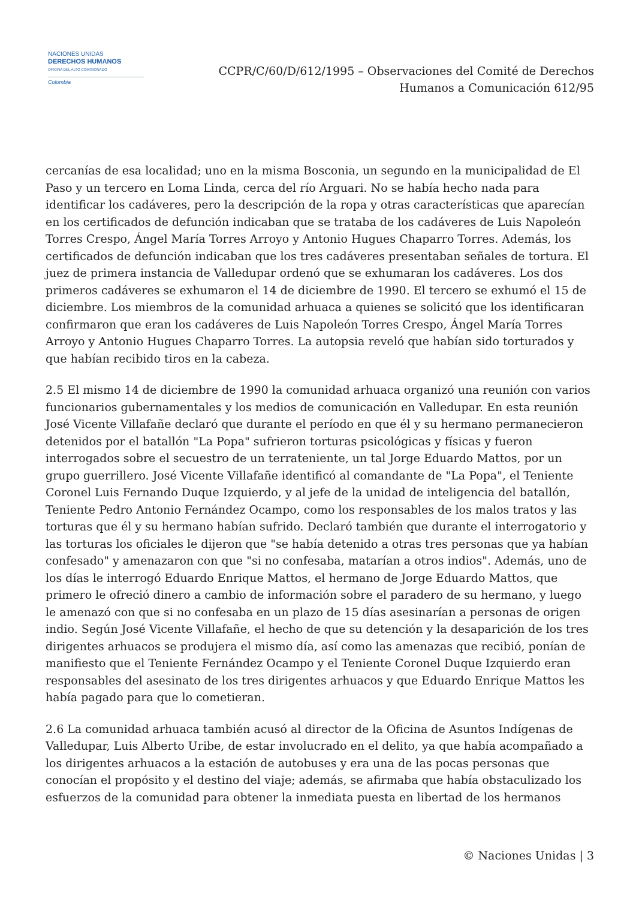NACIONES UNIDAS
DERECHOS HUMANOS
OFICINA DEL ALTO COMISIONADO
Colombia
CCPR/C/60/D/612/1995 – Observaciones del Comité de Derechos
Humanos a Comunicación 612/95
cercanías de esa localidad; uno en la misma Bosconia, un segundo en la municipalidad de El Paso y un tercero en Loma Linda, cerca del río Arguari. No se había hecho nada para identificar los cadáveres, pero la descripción de la ropa y otras características que aparecían en los certificados de defunción indicaban que se trataba de los cadáveres de Luis Napoleón Torres Crespo, Ángel María Torres Arroyo y Antonio Hugues Chaparro Torres. Además, los certificados de defunción indicaban que los tres cadáveres presentaban señales de tortura. El juez de primera instancia de Valledupar ordenó que se exhumaran los cadáveres. Los dos primeros cadáveres se exhumaron el 14 de diciembre de 1990. El tercero se exhumó el 15 de diciembre. Los miembros de la comunidad arhuaca a quienes se solicitó que los identificaran confirmaron que eran los cadáveres de Luis Napoleón Torres Crespo, Ángel María Torres Arroyo y Antonio Hugues Chaparro Torres. La autopsia reveló que habían sido torturados y que habían recibido tiros en la cabeza.
2.5 El mismo 14 de diciembre de 1990 la comunidad arhuaca organizó una reunión con varios funcionarios gubernamentales y los medios de comunicación en Valledupar. En esta reunión José Vicente Villafañe declaró que durante el período en que él y su hermano permanecieron detenidos por el batallón "La Popa" sufrieron torturas psicológicas y físicas y fueron interrogados sobre el secuestro de un terrateniente, un tal Jorge Eduardo Mattos, por un grupo guerrillero. José Vicente Villafañe identificó al comandante de "La Popa", el Teniente Coronel Luis Fernando Duque Izquierdo, y al jefe de la unidad de inteligencia del batallón, Teniente Pedro Antonio Fernández Ocampo, como los responsables de los malos tratos y las torturas que él y su hermano habían sufrido. Declaró también que durante el interrogatorio y las torturas los oficiales le dijeron que "se había detenido a otras tres personas que ya habían confesado" y amenazaron con que "si no confesaba, matarían a otros indios". Además, uno de los días le interrogó Eduardo Enrique Mattos, el hermano de Jorge Eduardo Mattos, que primero le ofreció dinero a cambio de información sobre el paradero de su hermano, y luego le amenazó con que si no confesaba en un plazo de 15 días asesinarían a personas de origen indio. Según José Vicente Villafañe, el hecho de que su detención y la desaparición de los tres dirigentes arhuacos se produjera el mismo día, así como las amenazas que recibió, ponían de manifiesto que el Teniente Fernández Ocampo y el Teniente Coronel Duque Izquierdo eran responsables del asesinato de los tres dirigentes arhuacos y que Eduardo Enrique Mattos les había pagado para que lo cometieran.
2.6 La comunidad arhuaca también acusó al director de la Oficina de Asuntos Indígenas de Valledupar, Luis Alberto Uribe, de estar involucrado en el delito, ya que había acompañado a los dirigentes arhuacos a la estación de autobuses y era una de las pocas personas que conocían el propósito y el destino del viaje; además, se afirmaba que había obstaculizado los esfuerzos de la comunidad para obtener la inmediata puesta en libertad de los hermanos
© Naciones Unidas | 3